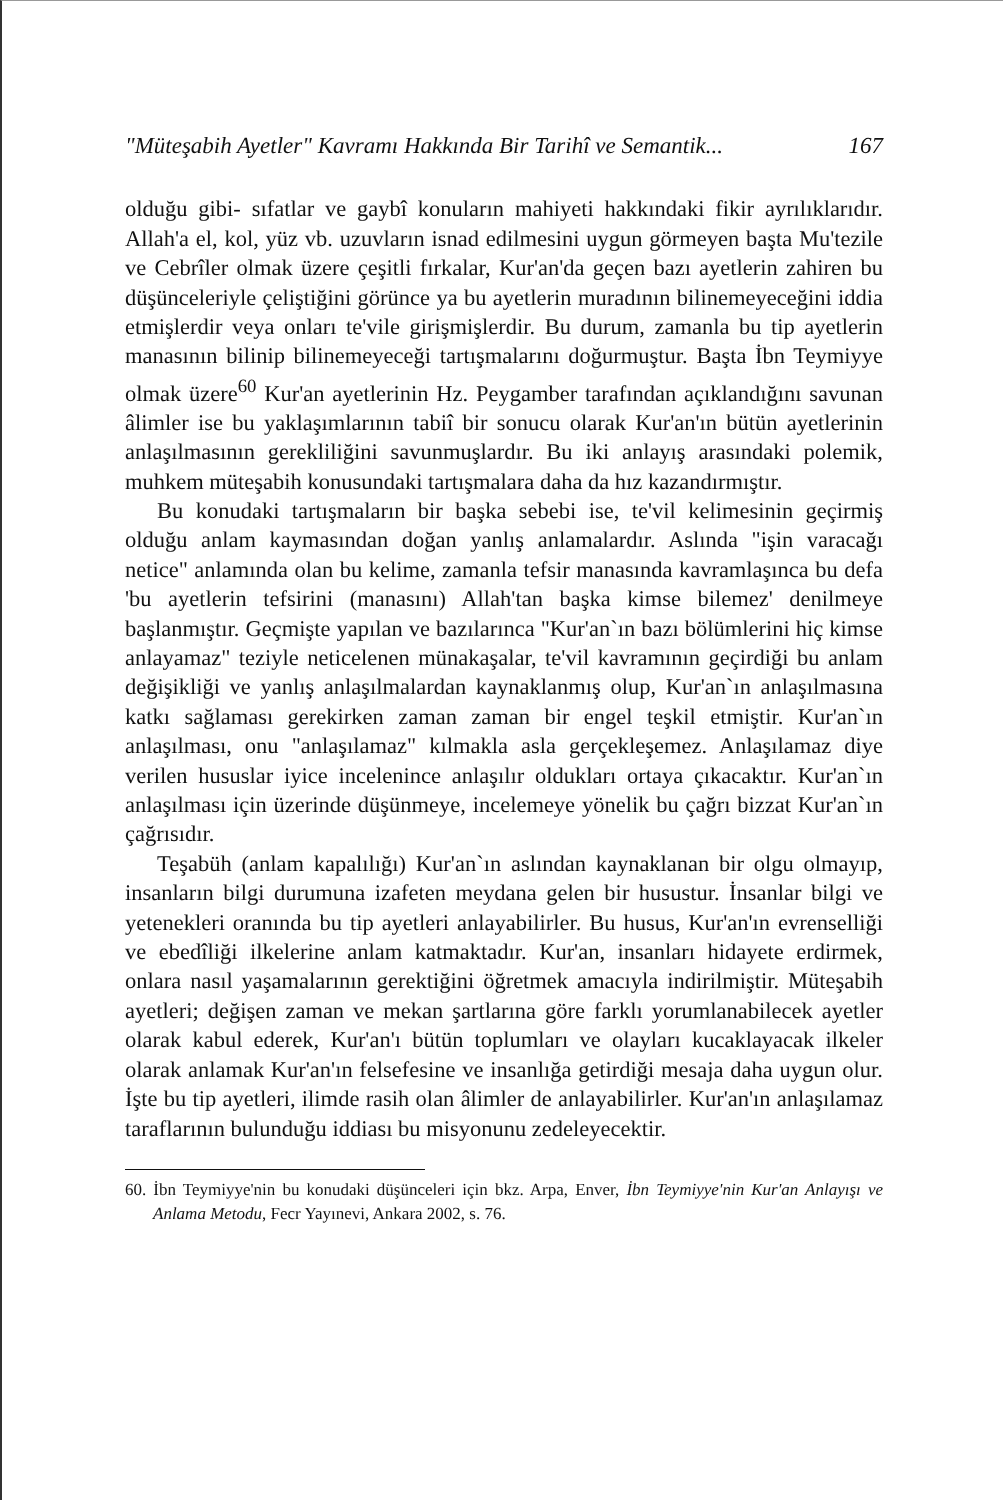"Müteşabih Ayetler" Kavramı Hakkında Bir Tarihî ve Semantik... 167
olduğu gibi- sıfatlar ve gaybî konuların mahiyeti hakkındaki fikir ayrılıklarıdır. Allah'a el, kol, yüz vb. uzuvların isnad edilmesini uygun görmeyen başta Mu'tezile ve Cebrîler olmak üzere çeşitli fırkalar, Kur'an'da geçen bazı ayetlerin zahiren bu düşünceleriyle çeliştiğini görünce ya bu ayetlerin muradının bilinemeyeceğini iddia etmişlerdir veya onları te'vile girişmişlerdir. Bu durum, zamanla bu tip ayetlerin manasının bilinip bilinemeyeceği tartışmalarını doğurmuştur. Başta İbn Teymiyye olmak üzere<sup>60</sup> Kur'an ayetlerinin Hz. Peygamber tarafından açıklandığını savunan âlimler ise bu yaklaşımlarının tabiî bir sonucu olarak Kur'an'ın bütün ayetlerinin anlaşılmasının gerekliliğini savunmuşlardır. Bu iki anlayış arasındaki polemik, muhkem müteşabih konusundaki tartışmalara daha da hız kazandırmıştır.
Bu konudaki tartışmaların bir başka sebebi ise, te'vil kelimesinin geçirmiş olduğu anlam kaymasından doğan yanlış anlamalardır. Aslında "işin varacağı netice" anlamında olan bu kelime, zamanla tefsir manasında kavramlaşınca bu defa 'bu ayetlerin tefsirini (manasını) Allah'tan başka kimse bilemez' denilmeye başlanmıştır. Geçmişte yapılan ve bazılarınca "Kur'an`ın bazı bölümlerini hiç kimse anlayamaz" teziyle neticelenen münakaşalar, te'vil kavramının geçirdiği bu anlam değişikliği ve yanlış anlaşılmalardan kaynaklanmış olup, Kur'an`ın anlaşılmasına katkı sağlaması gerekirken zaman zaman bir engel teşkil etmiştir. Kur'an`ın anlaşılması, onu "anlaşılamaz" kılmakla asla gerçekleşemez. Anlaşılamaz diye verilen hususlar iyice incelenince anlaşılır oldukları ortaya çıkacaktır. Kur'an`ın anlaşılması için üzerinde düşünmeye, incelemeye yönelik bu çağrı bizzat Kur'an`ın çağrısıdır.
Teşabüh (anlam kapalılığı) Kur'an`ın aslından kaynaklanan bir olgu olmayıp, insanların bilgi durumuna izafeten meydana gelen bir husustur. İnsanlar bilgi ve yetenekleri oranında bu tip ayetleri anlayabilirler. Bu husus, Kur'an'ın evrenselliği ve ebedîliği ilkelerine anlam katmaktadır. Kur'an, insanları hidayete erdirmek, onlara nasıl yaşamalarının gerektiğini öğretmek amacıyla indirilmiştir. Müteşabih ayetleri; değişen zaman ve mekan şartlarına göre farklı yorumlanabilecek ayetler olarak kabul ederek, Kur'an'ı bütün toplumları ve olayları kucaklayacak ilkeler olarak anlamak Kur'an'ın felsefesine ve insanlığa getirdiği mesaja daha uygun olur. İşte bu tip ayetleri, ilimde rasih olan âlimler de anlayabilirler. Kur'an'ın anlaşılamaz taraflarının bulunduğu iddiası bu misyonunu zedeleyecektir.
60. İbn Teymiyye'nin bu konudaki düşünceleri için bkz. Arpa, Enver, İbn Teymiyye'nin Kur'an Anlayışı ve Anlama Metodu, Fecr Yayınevi, Ankara 2002, s. 76.